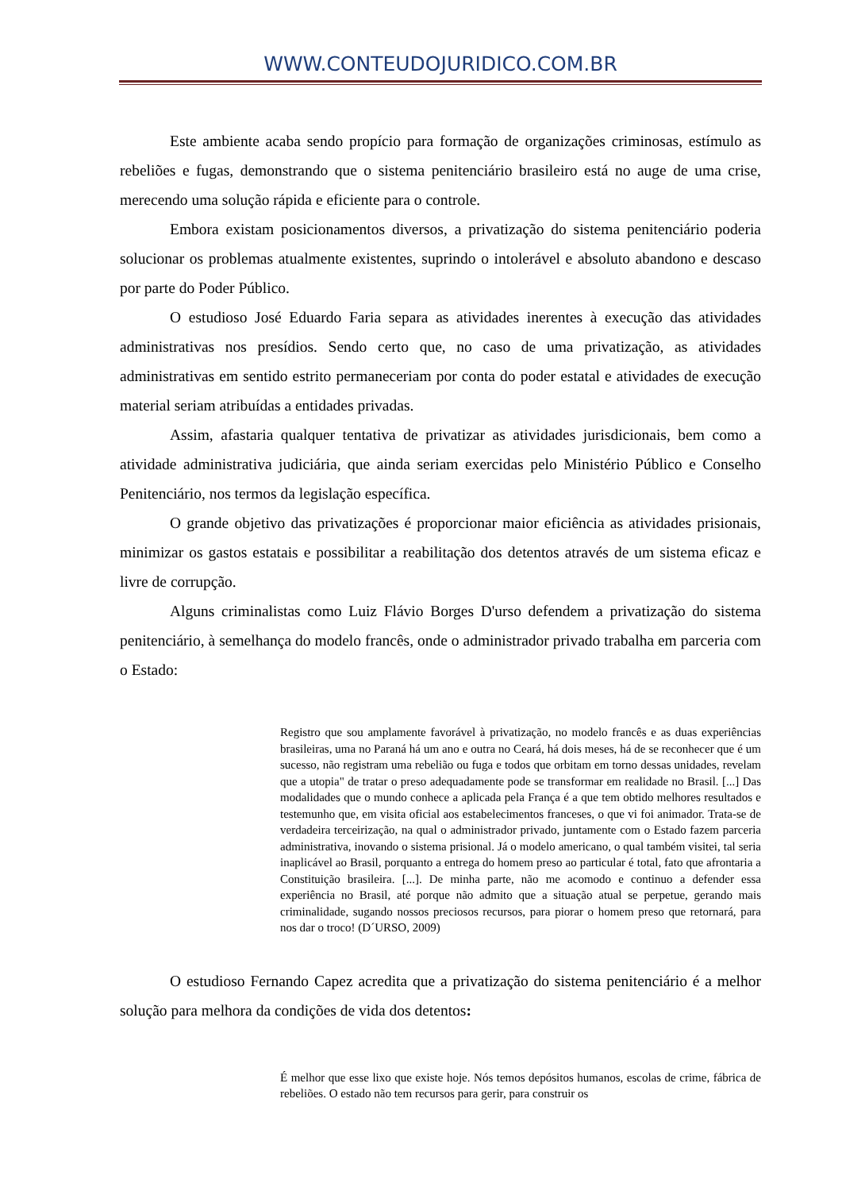WWW.CONTEUDOJURIDICO.COM.BR
Este ambiente acaba sendo propício para formação de organizações criminosas, estímulo as rebeliões e fugas, demonstrando que o sistema penitenciário brasileiro está no auge de uma crise, merecendo uma solução rápida e eficiente para o controle.
Embora existam posicionamentos diversos, a privatização do sistema penitenciário poderia solucionar os problemas atualmente existentes, suprindo o intolerável e absoluto abandono e descaso por parte do Poder Público.
O estudioso José Eduardo Faria separa as atividades inerentes à execução das atividades administrativas nos presídios. Sendo certo que, no caso de uma privatização, as atividades administrativas em sentido estrito permaneceriam por conta do poder estatal e atividades de execução material seriam atribuídas a entidades privadas.
Assim, afastaria qualquer tentativa de privatizar as atividades jurisdicionais, bem como a atividade administrativa judiciária, que ainda seriam exercidas pelo Ministério Público e Conselho Penitenciário, nos termos da legislação específica.
O grande objetivo das privatizações é proporcionar maior eficiência as atividades prisionais, minimizar os gastos estatais e possibilitar a reabilitação dos detentos através de um sistema eficaz e livre de corrupção.
Alguns criminalistas como Luiz Flávio Borges D'urso defendem a privatização do sistema penitenciário, à semelhança do modelo francês, onde o administrador privado trabalha em parceria com o Estado:
Registro que sou amplamente favorável à privatização, no modelo francês e as duas experiências brasileiras, uma no Paraná há um ano e outra no Ceará, há dois meses, há de se reconhecer que é um sucesso, não registram uma rebelião ou fuga e todos que orbitam em torno dessas unidades, revelam que a utopia" de tratar o preso adequadamente pode se transformar em realidade no Brasil. [...] Das modalidades que o mundo conhece a aplicada pela França é a que tem obtido melhores resultados e testemunho que, em visita oficial aos estabelecimentos franceses, o que vi foi animador. Trata-se de verdadeira terceirização, na qual o administrador privado, juntamente com o Estado fazem parceria administrativa, inovando o sistema prisional. Já o modelo americano, o qual também visitei, tal seria inaplicável ao Brasil, porquanto a entrega do homem preso ao particular é total, fato que afrontaria a Constituição brasileira. [...]. De minha parte, não me acomodo e continuo a defender essa experiência no Brasil, até porque não admito que a situação atual se perpetue, gerando mais criminalidade, sugando nossos preciosos recursos, para piorar o homem preso que retornará, para nos dar o troco! (D´URSO, 2009)
O estudioso Fernando Capez acredita que a privatização do sistema penitenciário é a melhor solução para melhora da condições de vida dos detentos:
É melhor que esse lixo que existe hoje. Nós temos depósitos humanos, escolas de crime, fábrica de rebeliões. O estado não tem recursos para gerir, para construir os